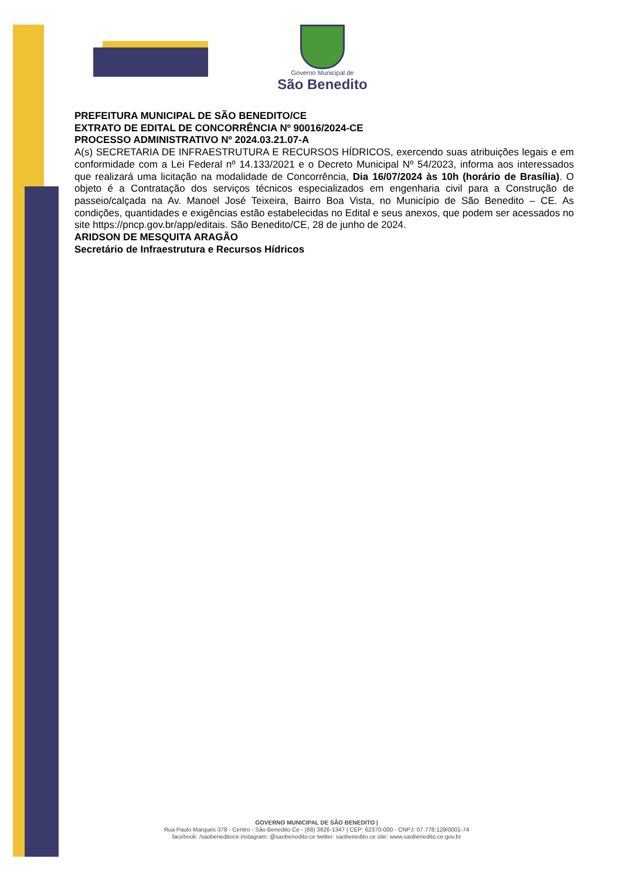Governo Municipal de
São Benedito
PREFEITURA MUNICIPAL DE SÃO BENEDITO/CE
EXTRATO DE EDITAL DE CONCORRÊNCIA Nº 90016/2024-CE
PROCESSO ADMINISTRATIVO Nº 2024.03.21.07-A
A(s) SECRETARIA DE INFRAESTRUTURA E RECURSOS HÍDRICOS, exercendo suas atribuições legais e em conformidade com a Lei Federal nº 14.133/2021 e o Decreto Municipal Nº 54/2023, informa aos interessados que realizará uma licitação na modalidade de Concorrência, Dia 16/07/2024 às 10h (horário de Brasília). O objeto é a Contratação dos serviços técnicos especializados em engenharia civil para a Construção de passeio/calçada na Av. Manoel José Teixeira, Bairro Boa Vista, no Município de São Benedito – CE. As condições, quantidades e exigências estão estabelecidas no Edital e seus anexos, que podem ser acessados no site https://pncp.gov.br/app/editais. São Benedito/CE, 28 de junho de 2024.
ARIDSON DE MESQUITA ARAGÃO
Secretário de Infraestrutura e Recursos Hídricos
GOVERNO MUNICIPAL DE SÃO BENEDITO |
Rua Paulo Marques 378 - Centro - São Benedito Ce - (88) 3626-1347 | CEP: 62370-000 - CNPJ: 07.778.129/0001-74
facebook: /saobeneditoce instagram: @saobenedito.ce twitter: saobenedito.ce site: www.saobenedito.ce.gov.br